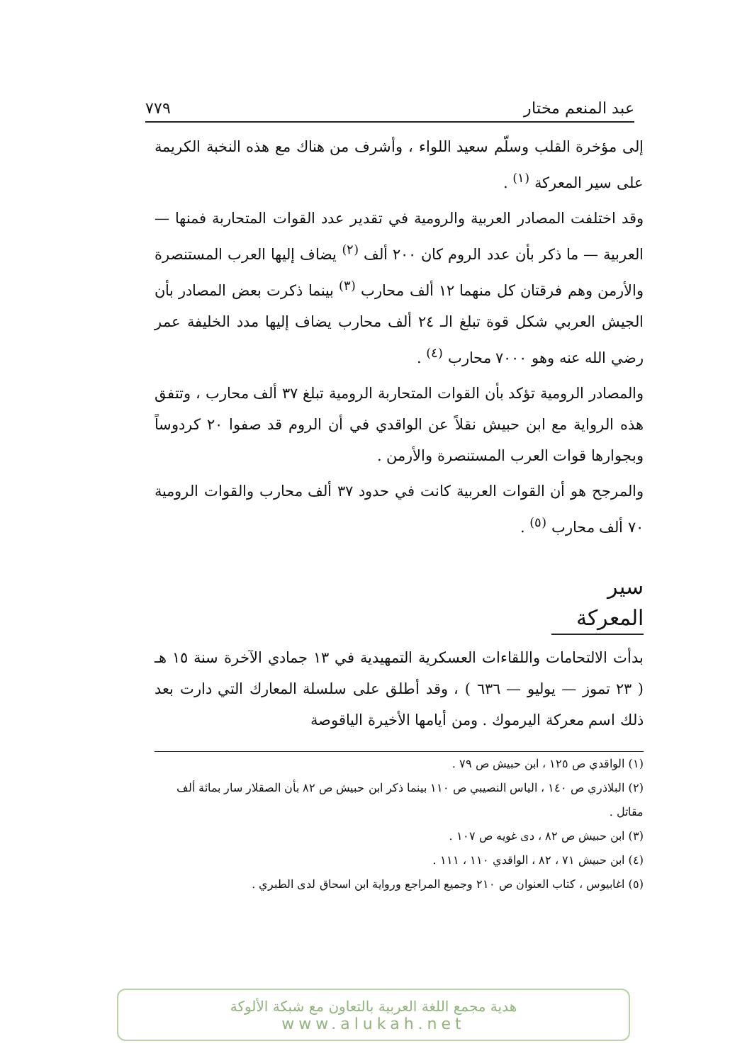عبد المنعم مختار ٧٧٩
إلى مؤخرة القلب وسلّم سعيد اللواء ، وأشرف من هناك مع هذه النخبة الكريمة على سير المعركة <sup>(١)</sup> .
وقد اختلفت المصادر العربية والرومية في تقدير عدد القوات المتحاربة فمنها — العربية — ما ذكر بأن عدد الروم كان ٢٠٠ ألف <sup>(٢)</sup> يضاف إليها العرب المستنصرة والأرمن وهم فرقتان كل منهما ١٢ ألف محارب <sup>(٣)</sup> بينما ذكرت بعض المصادر بأن الجيش العربي شكل قوة تبلغ الـ ٢٤ ألف محارب يضاف إليها مدد الخليفة عمر رضي الله عنه وهو ٧٠٠٠ محارب <sup>(٤)</sup> .
والمصادر الرومية تؤكد بأن القوات المتحاربة الرومية تبلغ ٣٧ ألف محارب ، وتتفق هذه الرواية مع ابن حبيش نقلاً عن الواقدي في أن الروم قد صفوا ٢٠ كردوساً وبجوارها قوات العرب المستنصرة والأرمن .
والمرجح هو أن القوات العربية كانت في حدود ٣٧ ألف محارب والقوات الرومية ٧٠ ألف محارب <sup>(٥)</sup> .
سير المعركة
بدأت الالتحامات واللقاءات العسكرية التمهيدية في ١٣ جمادي الآخرة سنة ١٥ هـ ( ٢٣ تموز — يوليو — ٦٣٦ ) ، وقد أطلق على سلسلة المعارك التي دارت بعد ذلك اسم معركة اليرموك . ومن أيامها الأخيرة الياقوصة
(١) الواقدي ص ١٢٥ ، ابن حبيش ص ٧٩ .
(٢) البلاذري ص ١٤٠ ، الياس النصيبي ص ١١٠ بينما ذكر ابن حبيش ص ٨٢ بأن الصقلار سار بمائة ألف مقاتل .
(٣) ابن حبيش ص ٨٢ ، دى غويه ص ١٠٧ .
(٤) ابن حبيش ٧١ ، ٨٢ ، الواقدي ١١٠ ، ١١١ .
(٥) اغابيوس ، كتاب العنوان ص ٢١٠ وجميع المراجع ورواية ابن اسحاق لدى الطبري .
هدية مجمع اللغة العربية بالتعاون مع شبكة الألوكة
www.alukah.net